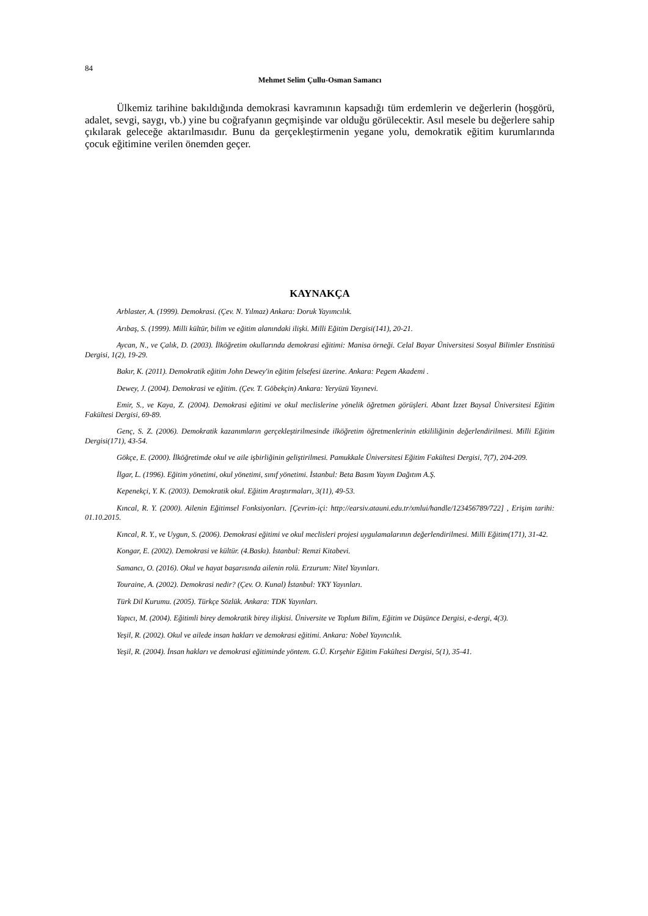84
Mehmet Selim Çullu-Osman Samancı
Ülkemiz tarihine bakıldığında demokrasi kavramının kapsadığı tüm erdemlerin ve değerlerin (hoşgörü, adalet, sevgi, saygı, vb.) yine bu coğrafyanın geçmişinde var olduğu görülecektir. Asıl mesele bu değerlere sahip çıkılarak geleceğe aktarılmasıdır. Bunu da gerçekleştirmenin yegane yolu, demokratik eğitim kurumlarında çocuk eğitimine verilen önemden geçer.
KAYNAKÇA
Arblaster, A. (1999). Demokrasi. (Çev. N. Yılmaz) Ankara: Doruk Yayımcılık.
Arıbaş, S. (1999). Milli kültür, bilim ve eğitim alanındaki ilişki. Milli Eğitim Dergisi(141), 20-21.
Aycan, N., ve Çalık, D. (2003). İlköğretim okullarında demokrasi eğitimi: Manisa örneği. Celal Bayar Üniversitesi Sosyal Bilimler Enstitüsü Dergisi, 1(2), 19-29.
Bakır, K. (2011). Demokratik eğitim John Dewey'in eğitim felsefesi üzerine. Ankara: Pegem Akademi .
Dewey, J. (2004). Demokrasi ve eğitim. (Çev. T. Göbekçin) Ankara: Yeryüzü Yayınevi.
Emir, S., ve Kaya, Z. (2004). Demokrasi eğitimi ve okul meclislerine yönelik öğretmen görüşleri. Abant İzzet Baysal Üniversitesi Eğitim Fakültesi Dergisi, 69-89.
Genç, S. Z. (2006). Demokratik kazanımların gerçekleştirilmesinde ilköğretim öğretmenlerinin etkililiğinin değerlendirilmesi. Milli Eğitim Dergisi(171), 43-54.
Gökçe, E. (2000). İlköğretimde okul ve aile işbirliğinin geliştirilmesi. Pamukkale Üniversitesi Eğitim Fakültesi Dergisi, 7(7), 204-209.
İlgar, L. (1996). Eğitim yönetimi, okul yönetimi, sınıf yönetimi. İstanbul: Beta Basım Yayım Dağıtım A.Ş.
Kepenekçi, Y. K. (2003). Demokratik okul. Eğitim Araştırmaları, 3(11), 49-53.
Kıncal, R. Y. (2000). Ailenin Eğitimsel Fonksiyonları. [Çevrim-içi: http://earsiv.atauni.edu.tr/xmlui/handle/123456789/722] , Erişim tarihi: 01.10.2015.
Kıncal, R. Y., ve Uygun, S. (2006). Demokrasi eğitimi ve okul meclisleri projesi uygulamalarının değerlendirilmesi. Milli Eğitim(171), 31-42.
Kongar, E. (2002). Demokrasi ve kültür. (4.Baskı). İstanbul: Remzi Kitabevi.
Samancı, O. (2016). Okul ve hayat başarısında ailenin rolü. Erzurum: Nitel Yayınları.
Touraine, A. (2002). Demokrasi nedir? (Çev. O. Kunal) İstanbul: YKY Yayınları.
Türk Dil Kurumu. (2005). Türkçe Sözlük. Ankara: TDK Yayınları.
Yapıcı, M. (2004). Eğitimli birey demokratik birey ilişkisi. Üniversite ve Toplum Bilim, Eğitim ve Düşünce Dergisi, e-dergi, 4(3).
Yeşil, R. (2002). Okul ve ailede insan hakları ve demokrasi eğitimi. Ankara: Nobel Yayıncılık.
Yeşil, R. (2004). İnsan hakları ve demokrasi eğitiminde yöntem. G.Ü. Kırşehir Eğitim Fakültesi Dergisi, 5(1), 35-41.